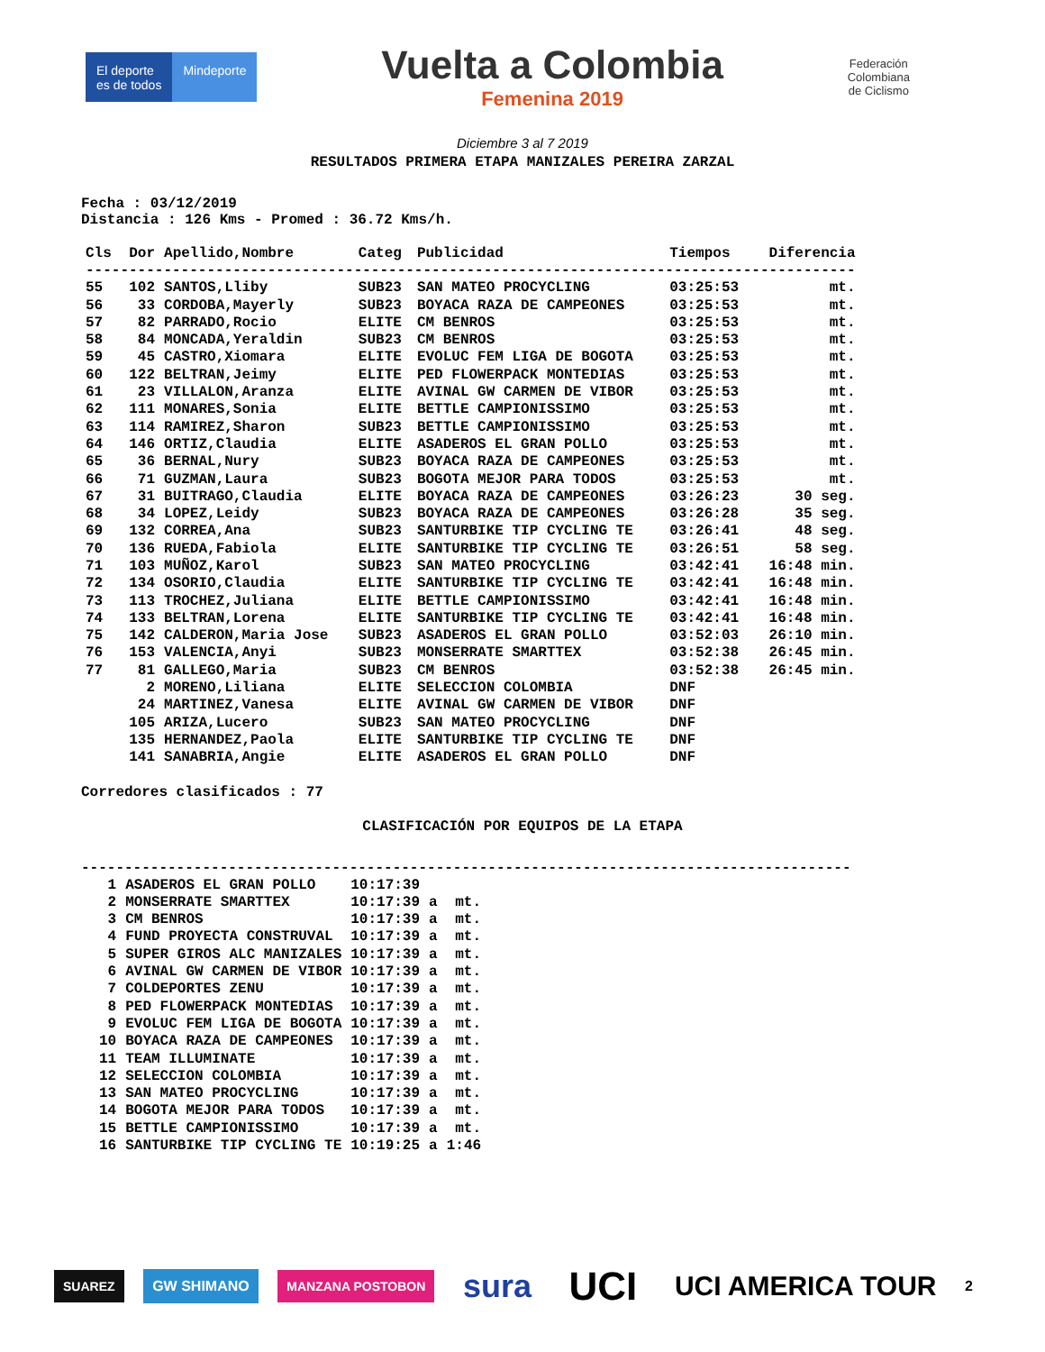El deporte
es de todos
Mindeporte
Vuelta a Colombia
Femenina 2019
Federación
Colombiana
de Ciclismo
Diciembre 3 al 7 2019
RESULTADOS PRIMERA ETAPA MANIZALES PEREIRA ZARZAL
Fecha : 03/12/2019
Distancia : 126 Kms - Promed : 36.72 Kms/h.
| Cls | Dor | Apellido,Nombre | Categ | Publicidad | Tiempos | Diferencia |
| --- | --- | --- | --- | --- | --- | --- |
| ----------------------------------------------------------------------------------------- | | | | | | |
| 55 | 102 | SANTOS,Lliby | SUB23 | SAN MATEO PROCYCLING | 03:25:53 | mt. |
| 56 | 33 | CORDOBA,Mayerly | SUB23 | BOYACA RAZA DE CAMPEONES | 03:25:53 | mt. |
| 57 | 82 | PARRADO,Rocio | ELITE | CM BENROS | 03:25:53 | mt. |
| 58 | 84 | MONCADA,Yeraldin | SUB23 | CM BENROS | 03:25:53 | mt. |
| 59 | 45 | CASTRO,Xiomara | ELITE | EVOLUC FEM LIGA DE BOGOTA | 03:25:53 | mt. |
| 60 | 122 | BELTRAN,Jeimy | ELITE | PED FLOWERPACK MONTEDIAS | 03:25:53 | mt. |
| 61 | 23 | VILLALON,Aranza | ELITE | AVINAL GW CARMEN DE VIBOR | 03:25:53 | mt. |
| 62 | 111 | MONARES,Sonia | ELITE | BETTLE CAMPIONISSIMO | 03:25:53 | mt. |
| 63 | 114 | RAMIREZ,Sharon | SUB23 | BETTLE CAMPIONISSIMO | 03:25:53 | mt. |
| 64 | 146 | ORTIZ,Claudia | ELITE | ASADEROS EL GRAN POLLO | 03:25:53 | mt. |
| 65 | 36 | BERNAL,Nury | SUB23 | BOYACA RAZA DE CAMPEONES | 03:25:53 | mt. |
| 66 | 71 | GUZMAN,Laura | SUB23 | BOGOTA MEJOR PARA TODOS | 03:25:53 | mt. |
| 67 | 31 | BUITRAGO,Claudia | ELITE | BOYACA RAZA DE CAMPEONES | 03:26:23 | 30 seg. |
| 68 | 34 | LOPEZ,Leidy | SUB23 | BOYACA RAZA DE CAMPEONES | 03:26:28 | 35 seg. |
| 69 | 132 | CORREA,Ana | SUB23 | SANTURBIKE TIP CYCLING TE | 03:26:41 | 48 seg. |
| 70 | 136 | RUEDA,Fabiola | ELITE | SANTURBIKE TIP CYCLING TE | 03:26:51 | 58 seg. |
| 71 | 103 | MUÑOZ,Karol | SUB23 | SAN MATEO PROCYCLING | 03:42:41 | 16:48 min. |
| 72 | 134 | OSORIO,Claudia | ELITE | SANTURBIKE TIP CYCLING TE | 03:42:41 | 16:48 min. |
| 73 | 113 | TROCHEZ,Juliana | ELITE | BETTLE CAMPIONISSIMO | 03:42:41 | 16:48 min. |
| 74 | 133 | BELTRAN,Lorena | ELITE | SANTURBIKE TIP CYCLING TE | 03:42:41 | 16:48 min. |
| 75 | 142 | CALDERON,Maria Jose | SUB23 | ASADEROS EL GRAN POLLO | 03:52:03 | 26:10 min. |
| 76 | 153 | VALENCIA,Anyi | SUB23 | MONSERRATE SMARTTEX | 03:52:38 | 26:45 min. |
| 77 | 81 | GALLEGO,Maria | SUB23 | CM BENROS | 03:52:38 | 26:45 min. |
| | 2 | MORENO,Liliana | ELITE | SELECCION COLOMBIA | DNF | |
| | 24 | MARTINEZ,Vanesa | ELITE | AVINAL GW CARMEN DE VIBOR | DNF | |
| | 105 | ARIZA,Lucero | SUB23 | SAN MATEO PROCYCLING | DNF | |
| | 135 | HERNANDEZ,Paola | ELITE | SANTURBIKE TIP CYCLING TE | DNF | |
| | 141 | SANABRIA,Angie | ELITE | ASADEROS EL GRAN POLLO | DNF | |
Corredores clasificados : 77
CLASIFICACIÓN POR EQUIPOS DE LA ETAPA
-----------------------------------------------------------------------------------------
| 1 | ASADEROS EL GRAN POLLO | 10:17:39 | | |
| 2 | MONSERRATE SMARTTEX | 10:17:39 | a | mt. |
| 3 | CM BENROS | 10:17:39 | a | mt. |
| 4 | FUND PROYECTA CONSTRUVAL | 10:17:39 | a | mt. |
| 5 | SUPER GIROS ALC MANIZALES | 10:17:39 | a | mt. |
| 6 | AVINAL GW CARMEN DE VIBOR | 10:17:39 | a | mt. |
| 7 | COLDEPORTES ZENU | 10:17:39 | a | mt. |
| 8 | PED FLOWERPACK MONTEDIAS | 10:17:39 | a | mt. |
| 9 | EVOLUC FEM LIGA DE BOGOTA | 10:17:39 | a | mt. |
| 10 | BOYACA RAZA DE CAMPEONES | 10:17:39 | a | mt. |
| 11 | TEAM ILLUMINATE | 10:17:39 | a | mt. |
| 12 | SELECCION COLOMBIA | 10:17:39 | a | mt. |
| 13 | SAN MATEO PROCYCLING | 10:17:39 | a | mt. |
| 14 | BOGOTA MEJOR PARA TODOS | 10:17:39 | a | mt. |
| 15 | BETTLE CAMPIONISSIMO | 10:17:39 | a | mt. |
| 16 | SANTURBIKE TIP CYCLING TE | 10:19:25 | a | 1:46 |
SUAREZ GW SHIMANO MANZANA POSTOBON
sura
UCI
UCI AMERICA TOUR
2